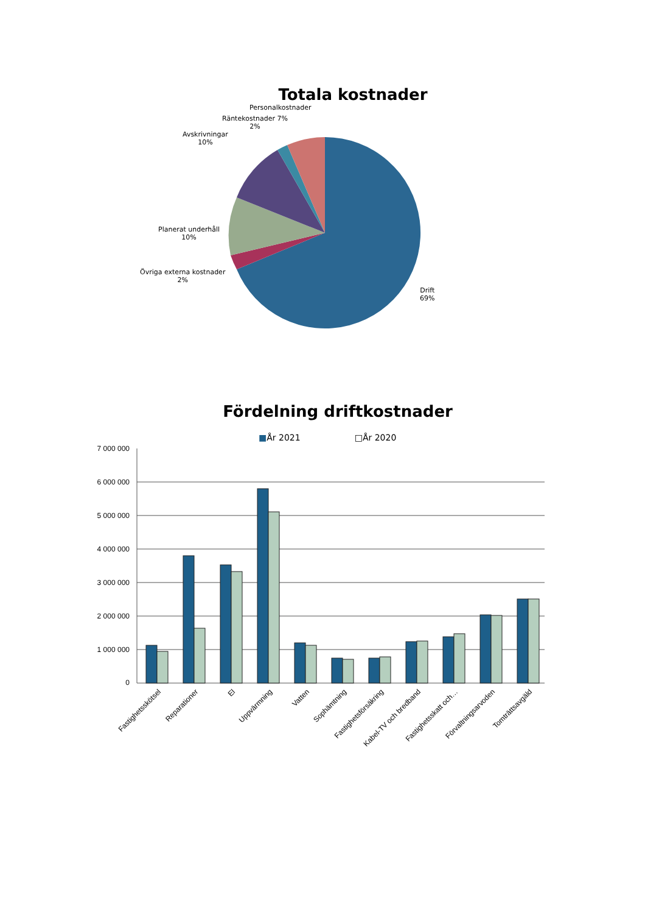Totala kostnader
Personalkostnader
Räntekostnader 7%
2%
Avskrivningar
10%
Planerat underhåll
10%
Övriga externa kostnader
2%
Drift
69%
Fördelning driftkostnader
■År 2021 □År 2020
7 000 000
6 000 000
5 000 000
4 000 000
3 000 000
2 000 000
1 000 000
0
Fastighetsskötsel
Reparationer
El
Uppvärmning
Vatten
Sophämtning
Fastighetsförsäkring
Kabel-TV och bredband
Fastighetsskatt och…
Förvaltningsarvoden
Tomträttsavgäld